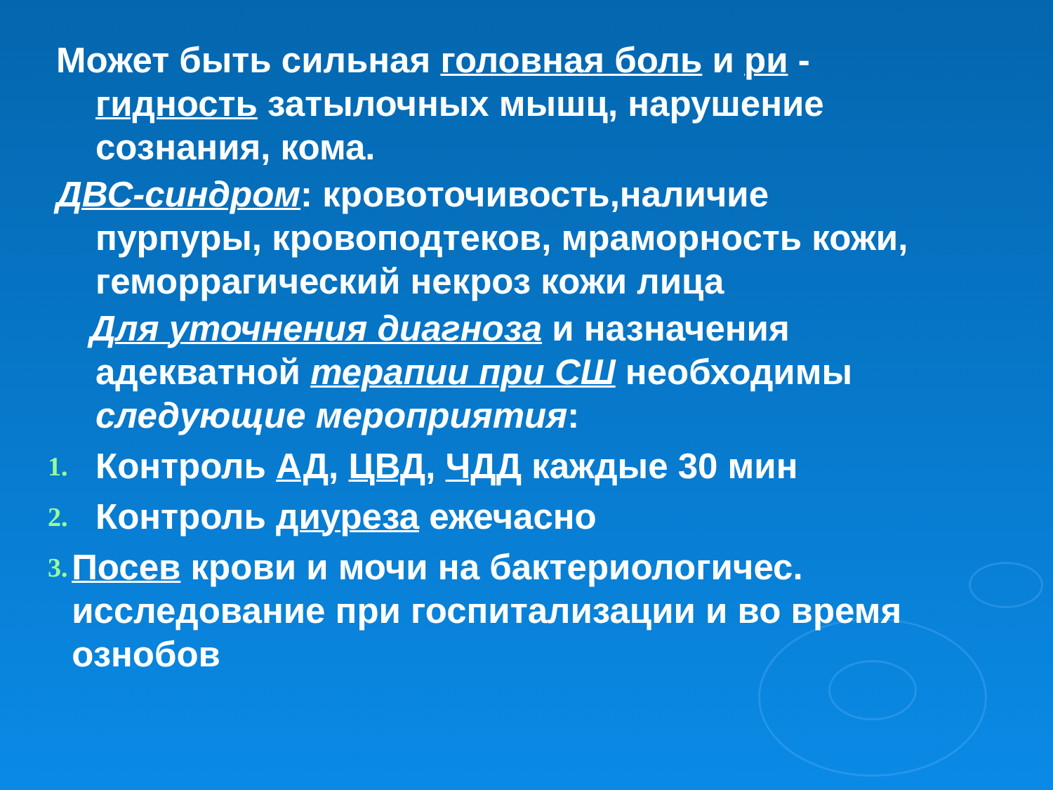Может быть сильная головная боль и ри - гидность затылочных мышц, нарушение сознания, кома.
ДВС-синдром: кровоточивость,наличие пурпуры, кровоподтеков, мраморность кожи, геморрагический некроз кожи лица
Для уточнения диагноза и назначения адекватной терапии при СШ необходимы следующие мероприятия:
1. Контроль АД, ЦВД, ЧДД каждые 30 мин
2. Контроль диуреза ежечасно
3. Посев крови и мочи на бактериологичес. исследование при госпитализации и во время ознобов